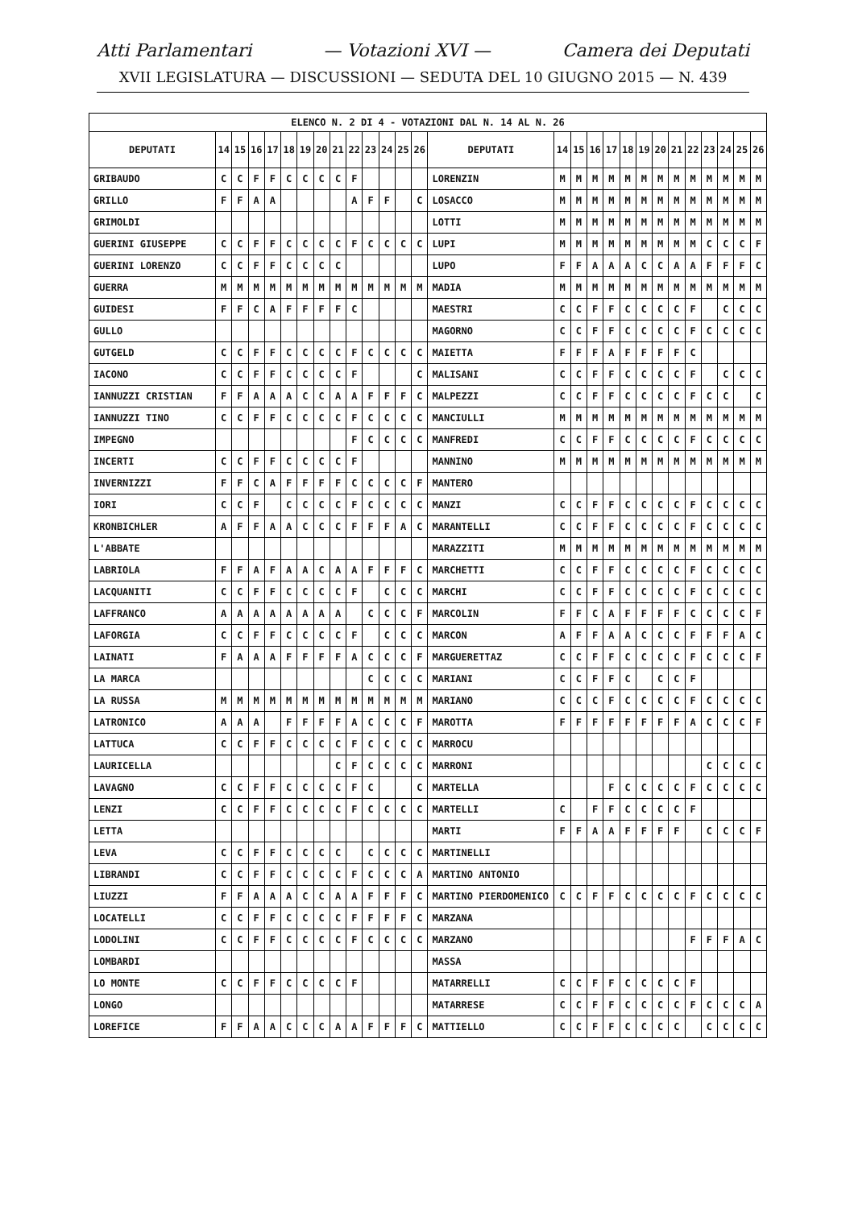Atti Parlamentari — Votazioni XVI — Camera dei Deputati
XVII LEGISLATURA — DISCUSSIONI — SEDUTA DEL 10 GIUGNO 2015 — N. 439
| ELENCO N. 2 DI 4 - VOTAZIONI DAL N. 14 AL N. 26 | | | | | | | | | | | | | | | | | | | | | | | | | | | |
| DEPUTATI | 14 | 15 | 16 | 17 | 18 | 19 | 20 | 21 | 22 | 23 | 24 | 25 | 26 | DEPUTATI | 14 | 15 | 16 | 17 | 18 | 19 | 20 | 21 | 22 | 23 | 24 | 25 | 26 |
| GRIBAUDO | C | C | F | F | C | C | C | C | F | | | | | LORENZIN | M | M | M | M | M | M | M | M | M | M | M | M | M |
| GRILLO | F | F | A | A | | | | | A | F | F | | C | LOSACCO | M | M | M | M | M | M | M | M | M | M | M | M | M |
| GRIMOLDI | | | | | | | | | | | | | | LOTTI | M | M | M | M | M | M | M | M | M | M | M | M | M |
| GUERINI GIUSEPPE | C | C | F | F | C | C | C | C | F | C | C | C | C | LUPI | M | M | M | M | M | M | M | M | M | C | C | C | F |
| GUERINI LORENZO | C | C | F | F | C | C | C | C | | | | | | LUPO | F | F | A | A | A | C | C | A | A | F | F | F | C |
| GUERRA | M | M | M | M | M | M | M | M | M | M | M | M | M | MADIA | M | M | M | M | M | M | M | M | M | M | M | M | M |
| GUIDESI | F | F | C | A | F | F | F | F | C | | | | | MAESTRI | C | C | F | F | C | C | C | C | F | | C | C | C |
| GULLO | | | | | | | | | | | | | | MAGORNO | C | C | F | F | C | C | C | C | F | C | C | C | C |
| GUTGELD | C | C | F | F | C | C | C | C | F | C | C | C | C | MAIETTA | F | F | F | A | F | F | F | F | C | | | | |
| IACONO | C | C | F | F | C | C | C | C | F | | | | C | MALISANI | C | C | F | F | C | C | C | C | F | | C | C | C |
| IANNUZZI CRISTIAN | F | F | A | A | A | C | C | A | A | F | F | F | C | MALPEZZI | C | C | F | F | C | C | C | C | F | C | C | | C |
| IANNUZZI TINO | C | C | F | F | C | C | C | C | F | C | C | C | C | MANCIULLI | M | M | M | M | M | M | M | M | M | M | M | M | M |
| IMPEGNO | | | | | | | | | F | C | C | C | C | MANFREDI | C | C | F | F | C | C | C | C | F | C | C | C | C |
| INCERTI | C | C | F | F | C | C | C | C | F | | | | | MANNINO | M | M | M | M | M | M | M | M | M | M | M | M | M |
| INVERNIZZI | F | F | C | A | F | F | F | F | C | C | C | C | F | MANTERO | | | | | | | | | | | | | |
| IORI | C | C | F | | C | C | C | C | F | C | C | C | C | MANZI | C | C | F | F | C | C | C | C | F | C | C | C | C |
| KRONBICHLER | A | F | F | A | A | C | C | C | F | F | F | A | C | MARANTELLI | C | C | F | F | C | C | C | C | F | C | C | C | C |
| L'ABBATE | | | | | | | | | | | | | | MARAZZITI | M | M | M | M | M | M | M | M | M | M | M | M | M |
| LABRIOLA | F | F | A | F | A | A | C | A | A | F | F | F | C | MARCHETTI | C | C | F | F | C | C | C | C | F | C | C | C | C |
| LACQUANITI | C | C | F | F | C | C | C | C | F | | C | C | C | MARCHI | C | C | F | F | C | C | C | C | F | C | C | C | C |
| LAFFRANCO | A | A | A | A | A | A | A | A | | C | C | C | F | MARCOLIN | F | F | C | A | F | F | F | F | C | C | C | C | F |
| LAFORGIA | C | C | F | F | C | C | C | C | F | | C | C | C | MARCON | A | F | F | A | A | C | C | C | F | F | F | A | C |
| LAINATI | F | A | A | A | F | F | F | F | A | C | C | C | F | MARGUERETTAZ | C | C | F | F | C | C | C | C | F | C | C | C | F |
| LA MARCA | | | | | | | | | | C | C | C | C | MARIANI | C | C | F | F | C | | C | C | F | | | | |
| LA RUSSA | M | M | M | M | M | M | M | M | M | M | M | M | M | MARIANO | C | C | C | F | C | C | C | C | F | C | C | C | C |
| LATRONICO | A | A | A | | F | F | F | F | A | C | C | C | F | MAROTTA | F | F | F | F | F | F | F | F | A | C | C | C | F |
| LATTUCA | C | C | F | F | C | C | C | C | F | C | C | C | C | MARROCU | | | | | | | | | | | | | |
| LAURICELLA | | | | | | | | C | F | C | C | C | C | MARRONI | | | | | | | | | | C | C | C | C |
| LAVAGNO | C | C | F | F | C | C | C | C | F | C | | | C | MARTELLA | | | | F | C | C | C | C | F | C | C | C | C |
| LENZI | C | C | F | F | C | C | C | C | F | C | C | C | C | MARTELLI | C | | F | F | C | C | C | C | F | | | | |
| LETTA | | | | | | | | | | | | | | MARTI | F | F | A | A | F | F | F | F | | C | C | C | F |
| LEVA | C | C | F | F | C | C | C | C | | C | C | C | C | MARTINELLI | | | | | | | | | | | | | |
| LIBRANDI | C | C | F | F | C | C | C | C | F | C | C | C | A | MARTINO ANTONIO | | | | | | | | | | | | | |
| LIUZZI | F | F | A | A | A | C | C | A | A | F | F | F | C | MARTINO PIERDOMENICO | C | C | F | F | C | C | C | C | F | C | C | C | C |
| LOCATELLI | C | C | F | F | C | C | C | C | F | F | F | F | C | MARZANA | | | | | | | | | | | | | |
| LODOLINI | C | C | F | F | C | C | C | C | F | C | C | C | C | MARZANO | | | | | | | | | F | F | F | A | C |
| LOMBARDI | | | | | | | | | | | | | | MASSA | | | | | | | | | | | | | |
| LO MONTE | C | C | F | F | C | C | C | C | F | | | | | MATARRELLI | C | C | F | F | C | C | C | C | F | | | | |
| LONGO | | | | | | | | | | | | | | MATARRESE | C | C | F | F | C | C | C | C | F | C | C | C | A |
| LOREFICE | F | F | A | A | C | C | C | A | A | F | F | F | C | MATTIELLO | C | C | F | F | C | C | C | C | | C | C | C | C |